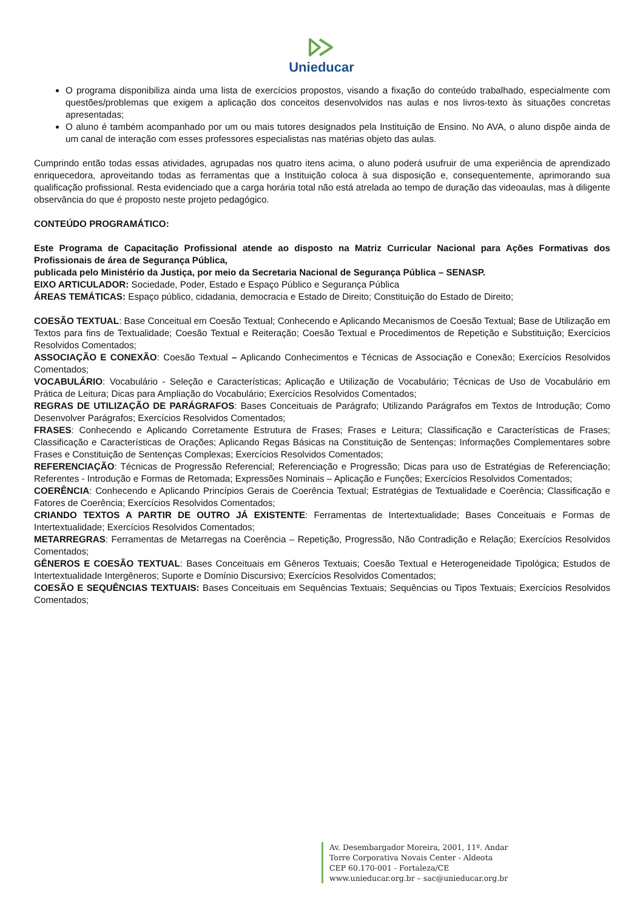Unieducar
O programa disponibiliza ainda uma lista de exercícios propostos, visando a fixação do conteúdo trabalhado, especialmente com questões/problemas que exigem a aplicação dos conceitos desenvolvidos nas aulas e nos livros-texto às situações concretas apresentadas;
O aluno é também acompanhado por um ou mais tutores designados pela Instituição de Ensino. No AVA, o aluno dispõe ainda de um canal de interação com esses professores especialistas nas matérias objeto das aulas.
Cumprindo então todas essas atividades, agrupadas nos quatro itens acima, o aluno poderá usufruir de uma experiência de aprendizado enriquecedora, aproveitando todas as ferramentas que a Instituição coloca à sua disposição e, consequentemente, aprimorando sua qualificação profissional. Resta evidenciado que a carga horária total não está atrelada ao tempo de duração das videoaulas, mas à diligente observância do que é proposto neste projeto pedagógico.
CONTEÚDO PROGRAMÁTICO:
Este Programa de Capacitação Profissional atende ao disposto na Matriz Curricular Nacional para Ações Formativas dos Profissionais de área de Segurança Pública,
publicada pelo Ministério da Justiça, por meio da Secretaria Nacional de Segurança Pública – SENASP.
EIXO ARTICULADOR: Sociedade, Poder, Estado e Espaço Público e Segurança Pública
ÁREAS TEMÁTICAS: Espaço público, cidadania, democracia e Estado de Direito; Constituição do Estado de Direito;
COESÃO TEXTUAL: Base Conceitual em Coesão Textual; Conhecendo e Aplicando Mecanismos de Coesão Textual; Base de Utilização em Textos para fins de Textualidade; Coesão Textual e Reiteração; Coesão Textual e Procedimentos de Repetição e Substituição; Exercícios Resolvidos Comentados;
ASSOCIAÇÃO E CONEXÃO: Coesão Textual – Aplicando Conhecimentos e Técnicas de Associação e Conexão; Exercícios Resolvidos Comentados;
VOCABULÁRIO: Vocabulário - Seleção e Características; Aplicação e Utilização de Vocabulário; Técnicas de Uso de Vocabulário em Prática de Leitura; Dicas para Ampliação do Vocabulário; Exercícios Resolvidos Comentados;
REGRAS DE UTILIZAÇÃO DE PARÁGRAFOS: Bases Conceituais de Parágrafo; Utilizando Parágrafos em Textos de Introdução; Como Desenvolver Parágrafos; Exercícios Resolvidos Comentados;
FRASES: Conhecendo e Aplicando Corretamente Estrutura de Frases; Frases e Leitura; Classificação e Características de Frases; Classificação e Características de Orações; Aplicando Regas Básicas na Constituição de Sentenças; Informações Complementares sobre Frases e Constituição de Sentenças Complexas; Exercícios Resolvidos Comentados;
REFERENCIAÇÃO: Técnicas de Progressão Referencial; Referenciação e Progressão; Dicas para uso de Estratégias de Referenciação; Referentes - Introdução e Formas de Retomada; Expressões Nominais – Aplicação e Funções; Exercícios Resolvidos Comentados;
COERÊNCIA: Conhecendo e Aplicando Princípios Gerais de Coerência Textual; Estratégias de Textualidade e Coerência; Classificação e Fatores de Coerência; Exercícios Resolvidos Comentados;
CRIANDO TEXTOS A PARTIR DE OUTRO JÁ EXISTENTE: Ferramentas de Intertextualidade; Bases Conceituais e Formas de Intertextualidade; Exercícios Resolvidos Comentados;
METARREGRAS: Ferramentas de Metarregas na Coerência – Repetição, Progressão, Não Contradição e Relação; Exercícios Resolvidos Comentados;
GÊNEROS E COESÃO TEXTUAL: Bases Conceituais em Gêneros Textuais; Coesão Textual e Heterogeneidade Tipológica; Estudos de Intertextualidade Intergêneros; Suporte e Domínio Discursivo; Exercícios Resolvidos Comentados;
COESÃO E SEQUÊNCIAS TEXTUAIS: Bases Conceituais em Sequências Textuais; Sequências ou Tipos Textuais; Exercícios Resolvidos Comentados;
Av. Desembargador Moreira, 2001, 11º. Andar
Torre Corporativa Novais Center - Aldeota
CEP 60.170-001 - Fortaleza/CE
www.unieducar.org.br – sac@unieducar.org.br